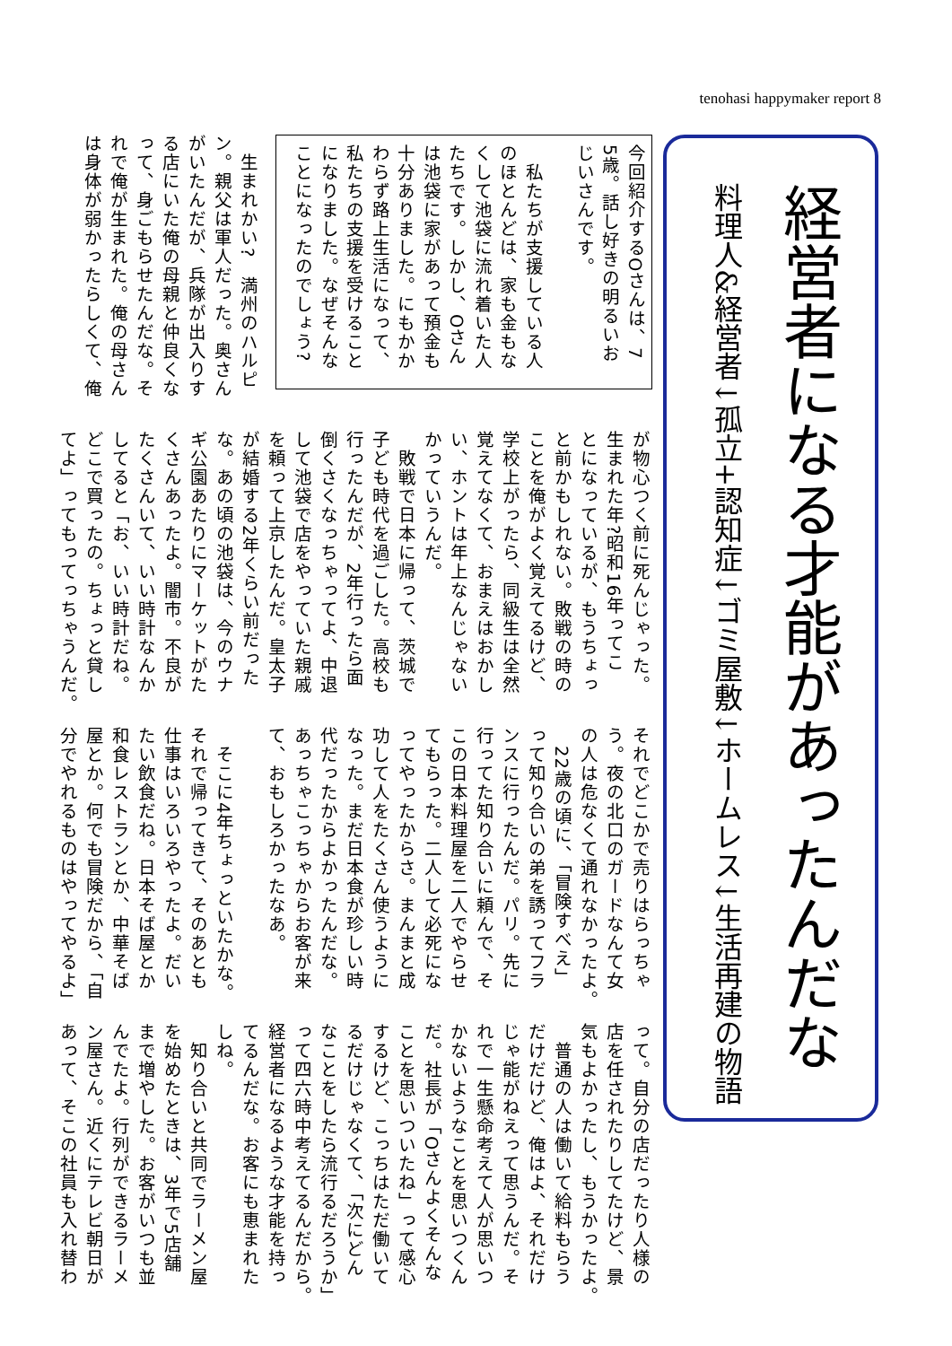tenohasi happymaker report 8
今回紹介するOさんは、7
5歳。話し好きの明るいお
じいさんです。
　私たちが支援している人
のほとんどは、家も金もな
くして池袋に流れ着いた人
たちです。しかし、Oさん
は池袋に家があって預金も
十分ありました。にもかか
わらず路上生活になって、
私たちの支援を受けること
になりました。なぜそんな
ことになったのでしょう?
　生まれかい?　満州のハルピ
ン。親父は軍人だった。奥さん
がいたんだが、兵隊が出入りす
る店にいた俺の母親と仲良くな
って、身ごもらせたんだな。そ
れで俺が生まれた。俺の母さん
は身体が弱かったらしくて、俺
が物心つく前に死んじゃった。
生まれた年?昭和16年ってこ
とになっているが、もうちょっ
と前かもしれない。敗戦の時の
ことを俺がよく覚えてるけど、
学校上がったら、同級生は全然
覚えてなくて、おまえはおかし
い、ホントは年上なんじゃない
かっていうんだ。
　敗戦で日本に帰って、茨城で
子ども時代を過ごした。高校も
行ったんだが、2年行ったら面
倒くさくなっちゃってよ、中退
して池袋で店をやっていた親戚
を頼って上京したんだ。皇太子
が結婚する2年くらい前だった
な。あの頃の池袋は、今のウナ
ギ公園あたりにマーケットがた
くさんあったよ。闇市。不良が
たくさんいて、いい時計なんか
してると「お、いい時計だね。
どこで買ったの。ちょっと貸し
てよ」ってもってっちゃうんだ。
それでどこかで売りはらっちゃ
う。夜の北口のガードなんて女
の人は危なくて通れなかったよ。
　22歳の頃に、「冒険すべえ」
って知り合いの弟を誘ってフラ
ンスに行ったんだ。パリ。先に
行ってた知り合いに頼んで、そ
この日本料理屋を二人でやらせ
てもらった。二人して必死にな
ってやったからさ。まんまと成
功して人をたくさん使うように
なった。まだ日本食が珍しい時
代だったからよかったんだな。
あっちゃこっちゃからお客が来
て、おもしろかったなあ。
　そこに4年ちょっといたかな。
それで帰ってきて、そのあとも
仕事はいろいろやったよ。だい
たい飲食だね。日本そば屋とか
和食レストランとか、中華そば
屋とか。何でも冒険だから、「自
分でやれるものはやってやるよ」
って。自分の店だったり人様の
店を任されたりしてたけど、景
気もよかったし、もうかったよ。
　普通の人は働いて給料もらう
だけだけど、俺はよ、それだけ
じゃ能がねえって思うんだ。そ
れで一生懸命考えて人が思いつ
かないようなことを思いつくん
だ。社長が「Oさんよくそんな
ことを思いついたね」って感心
するけど、こっちはただ働いて
るだけじゃなくて、「次にどん
なことをしたら流行るだろうか」
って四六時中考えてるんだから。
経営者になるような才能を持っ
てるんだな。お客にも恵まれた
しね。
　知り合いと共同でラーメン屋
を始めたときは、3年で5店舗
まで増やした。お客がいつも並
んでたよ。行列ができるラーメ
ン屋さん。近くにテレビ朝日が
あって、そこの社員も入れ替わ
経営者になる才能があったんだな
料理人&経営者↓孤立+認知症↓ゴミ屋敷↓ホームレス↓生活再建の物語